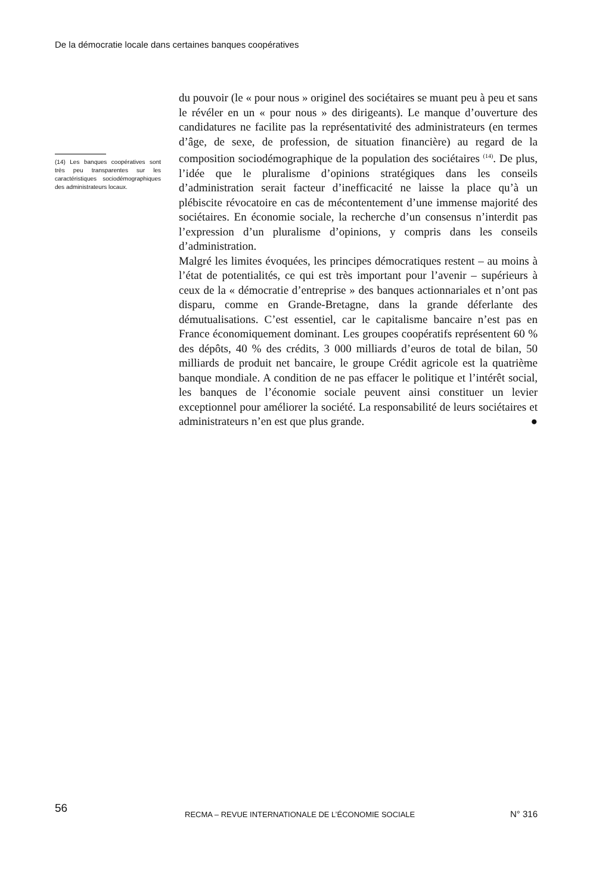De la démocratie locale dans certaines banques coopératives
(14) Les banques coopératives sont très peu transparentes sur les caractéristiques sociodémographiques des administrateurs locaux.
du pouvoir (le « pour nous » originel des sociétaires se muant peu à peu et sans le révéler en un « pour nous » des dirigeants). Le manque d’ouverture des candidatures ne facilite pas la représentativité des administrateurs (en termes d’âge, de sexe, de profession, de situation financière) au regard de la composition sociodémographique de la population des sociétaires <sup>(14)</sup>. De plus, l’idée que le pluralisme d’opinions stratégiques dans les conseils d’administration serait facteur d’inefficacité ne laisse la place qu’à un plébiscite révocatoire en cas de mécontentement d’une immense majorité des sociétaires. En économie sociale, la recherche d’un consensus n’interdit pas l’expression d’un pluralisme d’opinions, y compris dans les conseils d’administration.
Malgré les limites évoquées, les principes démocratiques restent – au moins à l’état de potentialités, ce qui est très important pour l’avenir – supérieurs à ceux de la « démocratie d’entreprise » des banques actionnariales et n’ont pas disparu, comme en Grande-Bretagne, dans la grande déferlante des démutualisations. C’est essentiel, car le capitalisme bancaire n’est pas en France économiquement dominant. Les groupes coopératifs représentent 60 % des dépôts, 40 % des crédits, 3 000 milliards d’euros de total de bilan, 50 milliards de produit net bancaire, le groupe Crédit agricole est la quatrième banque mondiale. A condition de ne pas effacer le politique et l’intérêt social, les banques de l’économie sociale peuvent ainsi constituer un levier exceptionnel pour améliorer la société. La responsabilité de leurs sociétaires et administrateurs n’en est que plus grande. ●
56 RECMA – REVUE INTERNATIONALE DE L’ÉCONOMIE SOCIALE N° 316